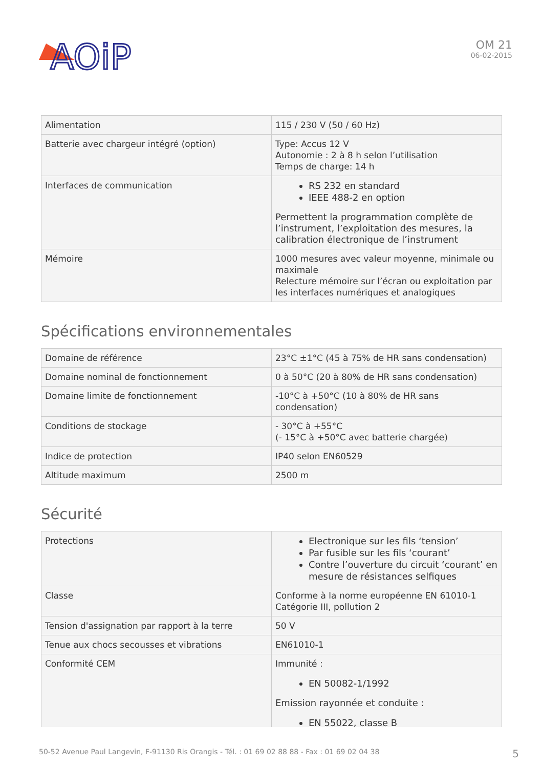AOiP
OM 21
06-02-2015
| Alimentation | 115 / 230 V (50 / 60 Hz) |
| Batterie avec chargeur intégré (option) | Type: Accus 12 V Autonomie : 2 à 8 h selon l’utilisation Temps de charge: 14 h |
| Interfaces de communication | RS 232 en standard IEEE 488-2 en option Permettent la programmation complète de l’instrument, l’exploitation des mesures, la calibration électronique de l’instrument |
| Mémoire | 1000 mesures avec valeur moyenne, minimale ou maximale Relecture mémoire sur l’écran ou exploitation par les interfaces numériques et analogiques |
Spécifications environnementales
| Domaine de référence | 23°C ±1°C (45 à 75% de HR sans condensation) |
| Domaine nominal de fonctionnement | 0 à 50°C (20 à 80% de HR sans condensation) |
| Domaine limite de fonctionnement | -10°C à +50°C (10 à 80% de HR sans condensation) |
| Conditions de stockage | - 30°C à +55°C (- 15°C à +50°C avec batterie chargée) |
| Indice de protection | IP40 selon EN60529 |
| Altitude maximum | 2500 m |
Sécurité
| Protections | Electronique sur les fils ‘tension’ Par fusible sur les fils ‘courant’ Contre l’ouverture du circuit ‘courant’ en mesure de résistances selfiques |
| Classe | Conforme à la norme européenne EN 61010-1 Catégorie III, pollution 2 |
| Tension d'assignation par rapport à la terre | 50 V |
| Tenue aux chocs secousses et vibrations | EN61010-1 |
| Conformité CEM | Immunité : EN 50082-1/1992 Emission rayonnée et conduite : EN 55022, classe B |
50-52 Avenue Paul Langevin, F-91130 Ris Orangis - Tél. : 01 69 02 88 88 - Fax : 01 69 02 04 38 5